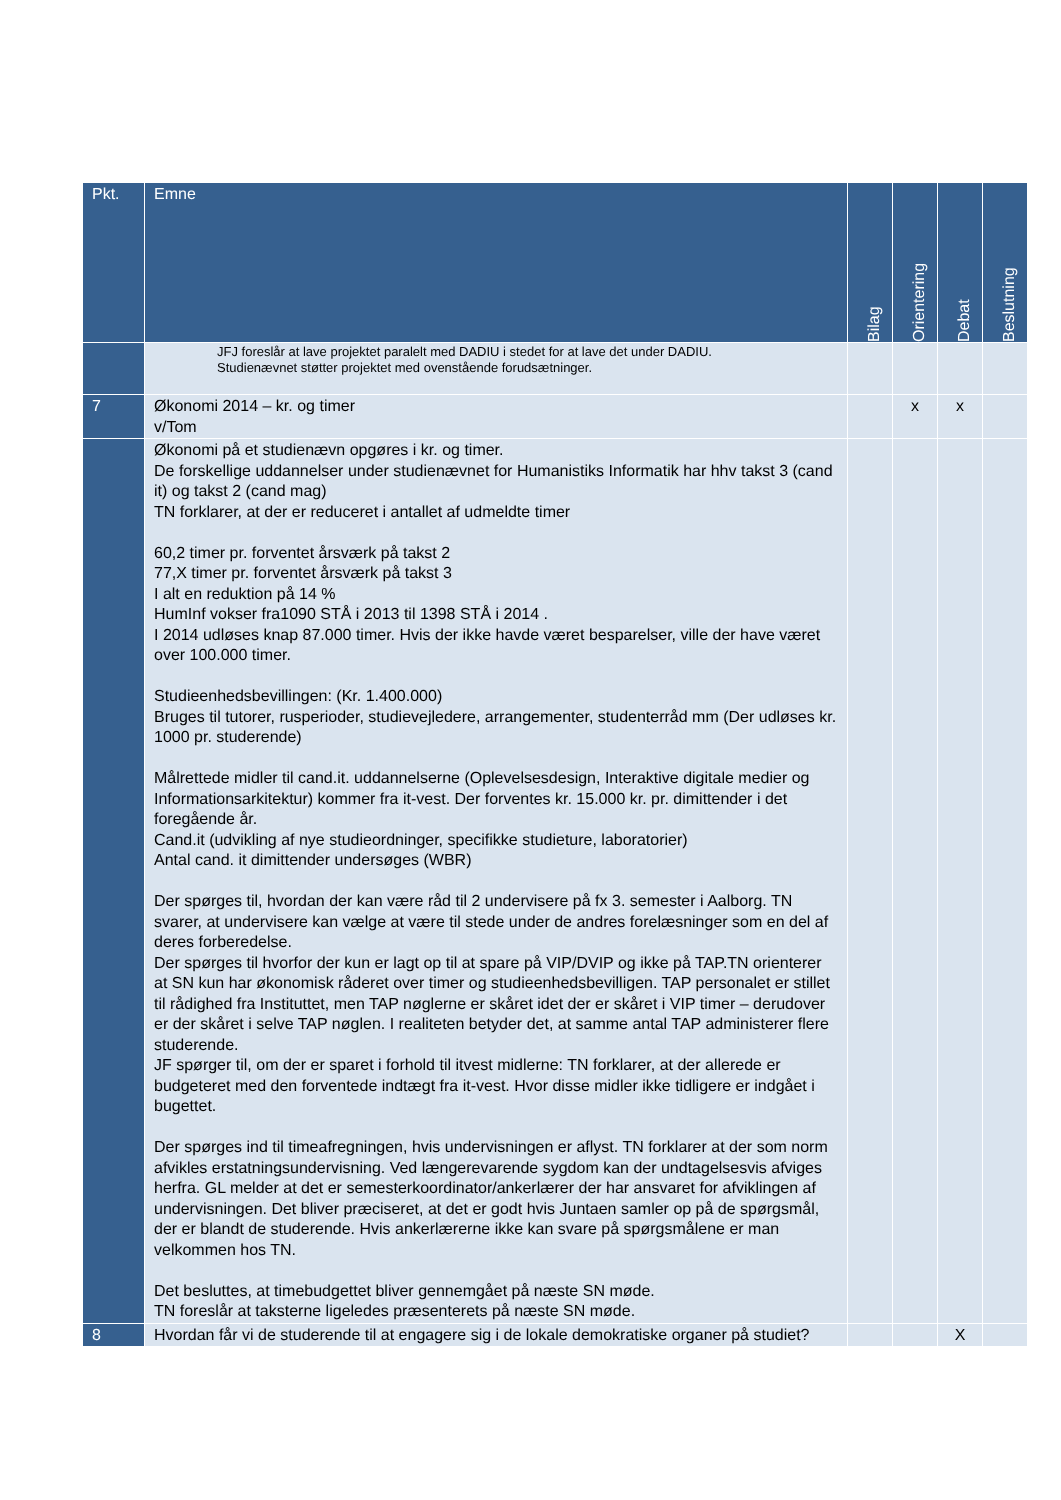| Pkt. | Emne | Bilag | Orientering | Debat | Beslutning |
| --- | --- | --- | --- | --- | --- |
| | JFJ foreslår at lave projektet paralelt med DADIU i stedet for at lave det under DADIU. Studienævnet støtter projektet med ovenstående forudsætninger. | | | | |
| 7 | Økonomi 2014 – kr. og timer v/Tom | | x | x | |
| | Økonomi på et studienævn opgøres i kr. og timer. De forskellige uddannelser under studienævnet for Humanistiks Informatik har hhv takst 3 (cand it) og takst 2 (cand mag) TN forklarer, at der er reduceret i antallet af udmeldte timer 60,2 timer pr. forventet årsværk på takst 2 77,X timer pr. forventet årsværk på takst 3 I alt en reduktion på 14 % HumInf vokser fra1090 STÅ i 2013 til 1398 STÅ i 2014 . I 2014 udløses knap 87.000 timer. Hvis der ikke havde været besparelser, ville der have været over 100.000 timer. Studieenhedsbevillingen: (Kr. 1.400.000) Bruges til tutorer, rusperioder, studievejledere, arrangementer, studenterråd mm (Der udløses kr. 1000 pr. studerende) Målrettede midler til cand.it. uddannelserne (Oplevelsesdesign, Interaktive digitale medier og Informationsarkitektur) kommer fra it-vest. Der forventes kr. 15.000 kr. pr. dimittender i det foregående år. Cand.it (udvikling af nye studieordninger, specifikke studieture, laboratorier) Antal cand. it dimittender undersøges (WBR) Der spørges til, hvordan der kan være råd til 2 undervisere på fx 3. semester i Aalborg. TN svarer, at undervisere kan vælge at være til stede under de andres forelæsninger som en del af deres forberedelse. Der spørges til hvorfor der kun er lagt op til at spare på VIP/DVIP og ikke på TAP.TN orienterer at SN kun har økonomisk råderet over timer og studieenhedsbevilligen. TAP personalet er stillet til rådighed fra Instituttet, men TAP nøglerne er skåret idet der er skåret i VIP timer – derudover er der skåret i selve TAP nøglen. I realiteten betyder det, at samme antal TAP administerer flere studerende. JF spørger til, om der er sparet i forhold til itvest midlerne: TN forklarer, at der allerede er budgeteret med den forventede indtægt fra it-vest. Hvor disse midler ikke tidligere er indgået i bugettet. Der spørges ind til timeafregningen, hvis undervisningen er aflyst. TN forklarer at der som norm afvikles erstatningsundervisning. Ved længerevarende sygdom kan der undtagelsesvis afviges herfra. GL melder at det er semesterkoordinator/ankerlærer der har ansvaret for afviklingen af undervisningen. Det bliver præciseret, at det er godt hvis Juntaen samler op på de spørgsmål, der er blandt de studerende. Hvis ankerlærerne ikke kan svare på spørgsmålene er man velkommen hos TN. Det besluttes, at timebudgettet bliver gennemgået på næste SN møde. TN foreslår at taksterne ligeledes præsenterets på næste SN møde. | | | | |
| 8 | Hvordan får vi de studerende til at engagere sig i de lokale demokratiske organer på studiet? | | | X | |